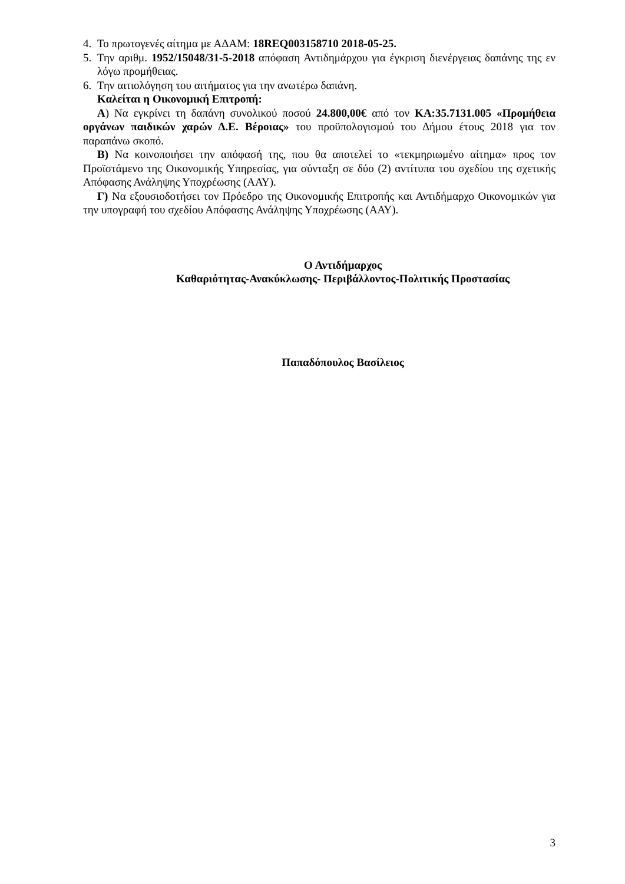4. Το πρωτογενές αίτημα με ΑΔΑΜ: 18REQ003158710 2018-05-25.
5. Την αριθμ. 1952/15048/31-5-2018 απόφαση Αντιδημάρχου για έγκριση διενέργειας δαπάνης της εν λόγω προμήθειας.
6. Την αιτιολόγηση του αιτήματος για την ανωτέρω δαπάνη.
Καλείται η Οικονομική Επιτροπή:
Α) Να εγκρίνει τη δαπάνη συνολικού ποσού 24.800,00€ από τον ΚΑ:35.7131.005 «Προμήθεια οργάνων παιδικών χαρών Δ.Ε. Βέροιας» του προϋπολογισμού του Δήμου έτους 2018 για τον παραπάνω σκοπό.
Β) Να κοινοποιήσει την απόφασή της, που θα αποτελεί το «τεκμηριωμένο αίτημα» προς τον Προϊστάμενο της Οικονομικής Υπηρεσίας, για σύνταξη σε δύο (2) αντίτυπα του σχεδίου της σχετικής Απόφασης Ανάληψης Υποχρέωσης (ΑΑΥ).
Γ) Να εξουσιοδοτήσει τον Πρόεδρο της Οικονομικής Επιτροπής και Αντιδήμαρχο Οικονομικών για την υπογραφή του σχεδίου Απόφασης Ανάληψης Υποχρέωσης (ΑΑΥ).
Ο Αντιδήμαρχος
Καθαριότητας-Ανακύκλωσης- Περιβάλλοντος-Πολιτικής Προστασίας
Παπαδόπουλος Βασίλειος
3